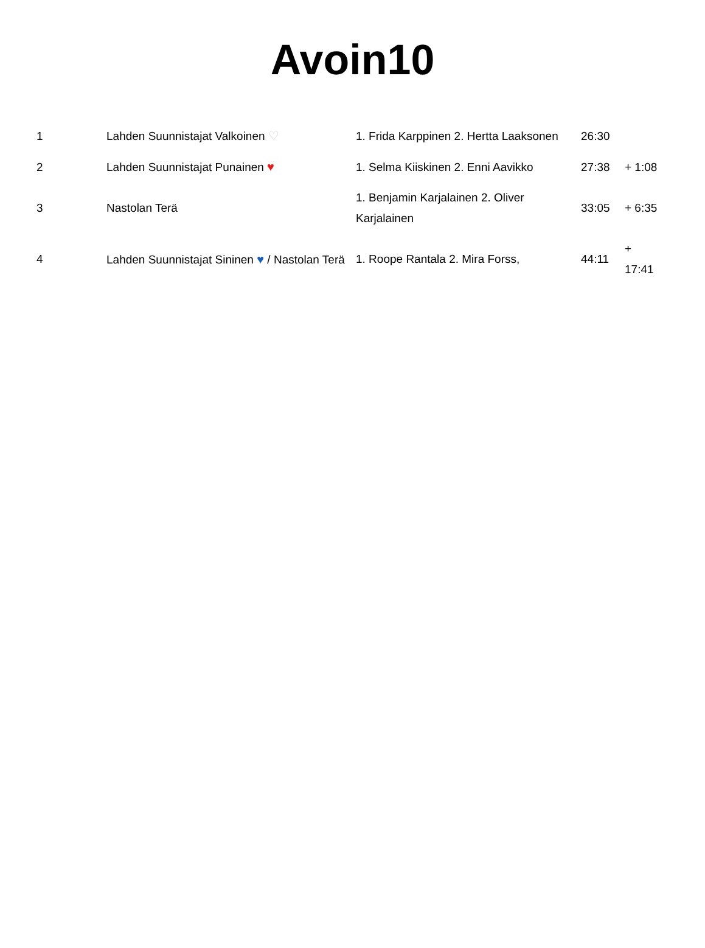Avoin10
| 1 | Lahden Suunnistajat Valkoinen ♡ | 1. Frida Karppinen 2. Hertta Laaksonen | 26:30 | |
| 2 | Lahden Suunnistajat Punainen ♥ | 1. Selma Kiiskinen 2. Enni Aavikko | 27:38 | + 1:08 |
| 3 | Nastolan Terä | 1. Benjamin Karjalainen 2. Oliver Karjalainen | 33:05 | + 6:35 |
| 4 | Lahden Suunnistajat Sininen ♥ / Nastolan Terä | 1. Roope Rantala 2. Mira Forss, | 44:11 | + 17:41 |